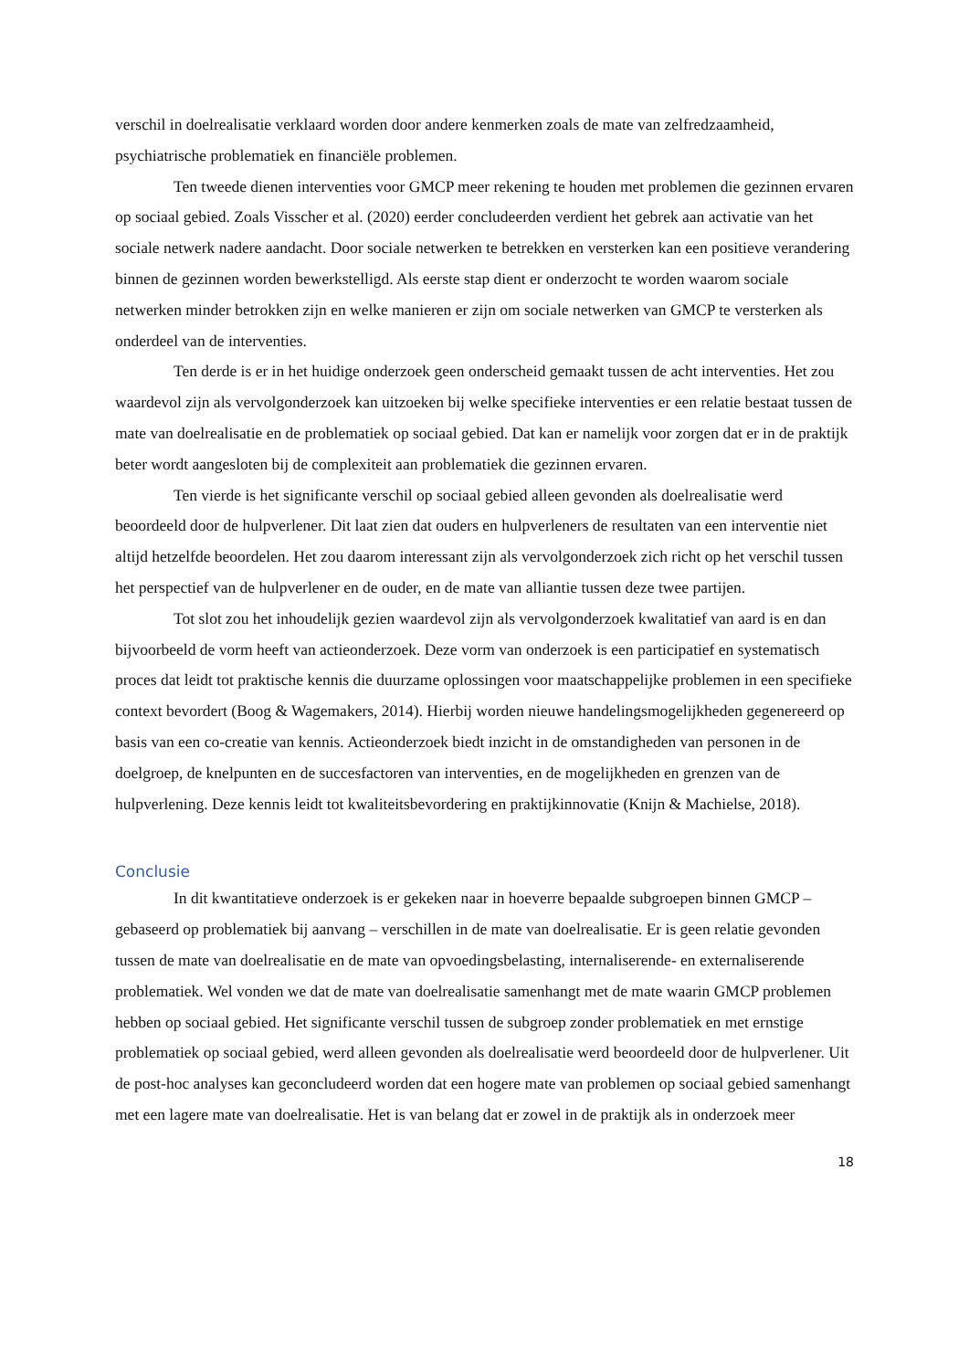verschil in doelrealisatie verklaard worden door andere kenmerken zoals de mate van zelfredzaamheid, psychiatrische problematiek en financiële problemen.
Ten tweede dienen interventies voor GMCP meer rekening te houden met problemen die gezinnen ervaren op sociaal gebied. Zoals Visscher et al. (2020) eerder concludeerden verdient het gebrek aan activatie van het sociale netwerk nadere aandacht. Door sociale netwerken te betrekken en versterken kan een positieve verandering binnen de gezinnen worden bewerkstelligd. Als eerste stap dient er onderzocht te worden waarom sociale netwerken minder betrokken zijn en welke manieren er zijn om sociale netwerken van GMCP te versterken als onderdeel van de interventies.
Ten derde is er in het huidige onderzoek geen onderscheid gemaakt tussen de acht interventies. Het zou waardevol zijn als vervolgonderzoek kan uitzoeken bij welke specifieke interventies er een relatie bestaat tussen de mate van doelrealisatie en de problematiek op sociaal gebied. Dat kan er namelijk voor zorgen dat er in de praktijk beter wordt aangesloten bij de complexiteit aan problematiek die gezinnen ervaren.
Ten vierde is het significante verschil op sociaal gebied alleen gevonden als doelrealisatie werd beoordeeld door de hulpverlener. Dit laat zien dat ouders en hulpverleners de resultaten van een interventie niet altijd hetzelfde beoordelen. Het zou daarom interessant zijn als vervolgonderzoek zich richt op het verschil tussen het perspectief van de hulpverlener en de ouder, en de mate van alliantie tussen deze twee partijen.
Tot slot zou het inhoudelijk gezien waardevol zijn als vervolgonderzoek kwalitatief van aard is en dan bijvoorbeeld de vorm heeft van actieonderzoek. Deze vorm van onderzoek is een participatief en systematisch proces dat leidt tot praktische kennis die duurzame oplossingen voor maatschappelijke problemen in een specifieke context bevordert (Boog & Wagemakers, 2014). Hierbij worden nieuwe handelingsmogelijkheden gegenereerd op basis van een co-creatie van kennis. Actieonderzoek biedt inzicht in de omstandigheden van personen in de doelgroep, de knelpunten en de succesfactoren van interventies, en de mogelijkheden en grenzen van de hulpverlening. Deze kennis leidt tot kwaliteitsbevordering en praktijkinnovatie (Knijn & Machielse, 2018).
Conclusie
In dit kwantitatieve onderzoek is er gekeken naar in hoeverre bepaalde subgroepen binnen GMCP – gebaseerd op problematiek bij aanvang – verschillen in de mate van doelrealisatie. Er is geen relatie gevonden tussen de mate van doelrealisatie en de mate van opvoedingsbelasting, internaliserende- en externaliserende problematiek. Wel vonden we dat de mate van doelrealisatie samenhangt met de mate waarin GMCP problemen hebben op sociaal gebied. Het significante verschil tussen de subgroep zonder problematiek en met ernstige problematiek op sociaal gebied, werd alleen gevonden als doelrealisatie werd beoordeeld door de hulpverlener. Uit de post-hoc analyses kan geconcludeerd worden dat een hogere mate van problemen op sociaal gebied samenhangt met een lagere mate van doelrealisatie. Het is van belang dat er zowel in de praktijk als in onderzoek meer
18